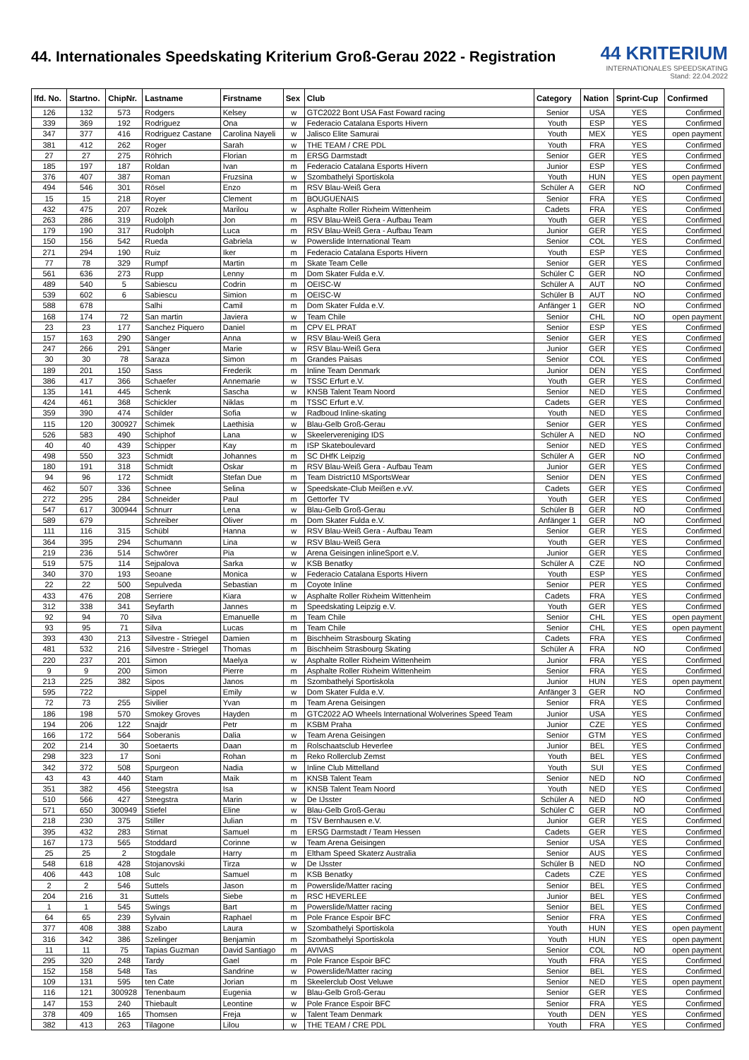44. Internationales Speedskating Kriterium Groß-Gerau 2022 - Registration
44 KRITERIUM
INTERNATIONALES SPEEDSKATING
Stand: 22.04.2022
| lfd. No. | Startno. | ChipNr. | Lastname | Firstname | Sex | Club | Category | Nation | Sprint-Cup | Confirmed |
| --- | --- | --- | --- | --- | --- | --- | --- | --- | --- | --- |
| 126 | 132 | 573 | Rodgers | Kelsey | w | GTC2022 Bont USA Fast Foward racing | Senior | USA | YES | Confirmed |
| 339 | 369 | 192 | Rodriguez | Ona | w | Federacio Catalana Esports Hivern | Youth | ESP | YES | Confirmed |
| 347 | 377 | 416 | Rodriguez Castane | Carolina Nayeli | w | Jalisco Elite Samurai | Youth | MEX | YES | open payment |
| 381 | 412 | 262 | Roger | Sarah | w | THE TEAM / CRE PDL | Youth | FRA | YES | Confirmed |
| 27 | 27 | 275 | Röhrich | Florian | m | ERSG Darmstadt | Senior | GER | YES | Confirmed |
| 185 | 197 | 187 | Roldan | Ivan | m | Federacio Catalana Esports Hivern | Junior | ESP | YES | Confirmed |
| 376 | 407 | 387 | Roman | Fruzsina | w | Szombathelyi Sportiskola | Youth | HUN | YES | open payment |
| 494 | 546 | 301 | Rösel | Enzo | m | RSV Blau-Weiß Gera | Schüler A | GER | NO | Confirmed |
| 15 | 15 | 218 | Royer | Clement | m | BOUGUENAIS | Senior | FRA | YES | Confirmed |
| 432 | 475 | 207 | Rozek | Marilou | w | Asphalte Roller Rixheim Wittenheim | Cadets | FRA | YES | Confirmed |
| 263 | 286 | 319 | Rudolph | Jon | m | RSV Blau-Weiß Gera - Aufbau Team | Youth | GER | YES | Confirmed |
| 179 | 190 | 317 | Rudolph | Luca | m | RSV Blau-Weiß Gera - Aufbau Team | Junior | GER | YES | Confirmed |
| 150 | 156 | 542 | Rueda | Gabriela | w | Powerslide International Team | Senior | COL | YES | Confirmed |
| 271 | 294 | 190 | Ruiz | Iker | m | Federacio Catalana Esports Hivern | Youth | ESP | YES | Confirmed |
| 77 | 78 | 329 | Rumpf | Martin | m | Skate Team Celle | Senior | GER | YES | Confirmed |
| 561 | 636 | 273 | Rupp | Lenny | m | Dom Skater Fulda e.V. | Schüler C | GER | NO | Confirmed |
| 489 | 540 | 5 | Sabiescu | Codrin | m | OEISC-W | Schüler A | AUT | NO | Confirmed |
| 539 | 602 | 6 | Sabiescu | Simion | m | OEISC-W | Schüler B | AUT | NO | Confirmed |
| 588 | 678 | | Salhi | Camil | m | Dom Skater Fulda e.V. | Anfänger 1 | GER | NO | Confirmed |
| 168 | 174 | 72 | San martin | Javiera | w | Team Chile | Senior | CHL | NO | open payment |
| 23 | 23 | 177 | Sanchez Piquero | Daniel | m | CPV EL PRAT | Senior | ESP | YES | Confirmed |
| 157 | 163 | 290 | Sänger | Anna | w | RSV Blau-Weiß Gera | Senior | GER | YES | Confirmed |
| 247 | 266 | 291 | Sänger | Marie | w | RSV Blau-Weiß Gera | Junior | GER | YES | Confirmed |
| 30 | 30 | 78 | Saraza | Simon | m | Grandes Paisas | Senior | COL | YES | Confirmed |
| 189 | 201 | 150 | Sass | Frederik | m | Inline Team Denmark | Junior | DEN | YES | Confirmed |
| 386 | 417 | 366 | Schaefer | Annemarie | w | TSSC Erfurt e.V. | Youth | GER | YES | Confirmed |
| 135 | 141 | 445 | Schenk | Sascha | w | KNSB Talent Team Noord | Senior | NED | YES | Confirmed |
| 424 | 461 | 368 | Schickler | Niklas | m | TSSC Erfurt e.V. | Cadets | GER | YES | Confirmed |
| 359 | 390 | 474 | Schilder | Sofia | w | Radboud Inline-skating | Youth | NED | YES | Confirmed |
| 115 | 120 | 300927 | Schimek | Laethisia | w | Blau-Gelb Groß-Gerau | Senior | GER | YES | Confirmed |
| 526 | 583 | 490 | Schiphof | Lana | w | Skeelervereniging IDS | Schüler A | NED | NO | Confirmed |
| 40 | 40 | 439 | Schipper | Kay | m | ISP Skateboulevard | Senior | NED | YES | Confirmed |
| 498 | 550 | 323 | Schmidt | Johannes | m | SC DHfK Leipzig | Schüler A | GER | NO | Confirmed |
| 180 | 191 | 318 | Schmidt | Oskar | m | RSV Blau-Weiß Gera - Aufbau Team | Junior | GER | YES | Confirmed |
| 94 | 96 | 172 | Schmidt | Stefan Due | m | Team District10 MSportsWear | Senior | DEN | YES | Confirmed |
| 462 | 507 | 336 | Schnee | Selina | w | Speedskate-Club Meißen e.vV. | Cadets | GER | YES | Confirmed |
| 272 | 295 | 284 | Schneider | Paul | m | Gettorfer TV | Youth | GER | YES | Confirmed |
| 547 | 617 | 300944 | Schnurr | Lena | w | Blau-Gelb Groß-Gerau | Schüler B | GER | NO | Confirmed |
| 589 | 679 | | Schreiber | Oliver | m | Dom Skater Fulda e.V. | Anfänger 1 | GER | NO | Confirmed |
| 111 | 116 | 315 | Schübl | Hanna | w | RSV Blau-Weiß Gera - Aufbau Team | Senior | GER | YES | Confirmed |
| 364 | 395 | 294 | Schumann | Lina | w | RSV Blau-Weiß Gera | Youth | GER | YES | Confirmed |
| 219 | 236 | 514 | Schwörer | Pia | w | Arena Geisingen inlineSport e.V. | Junior | GER | YES | Confirmed |
| 519 | 575 | 114 | Sejpalova | Sarka | w | KSB Benatky | Schüler A | CZE | NO | Confirmed |
| 340 | 370 | 193 | Seoane | Monica | w | Federacio Catalana Esports Hivern | Youth | ESP | YES | Confirmed |
| 22 | 22 | 500 | Sepulveda | Sebastian | m | Coyote Inline | Senior | PER | YES | Confirmed |
| 433 | 476 | 208 | Serriere | Kiara | w | Asphalte Roller Rixheim Wittenheim | Cadets | FRA | YES | Confirmed |
| 312 | 338 | 341 | Seyfarth | Jannes | m | Speedskating Leipzig e.V. | Youth | GER | YES | Confirmed |
| 92 | 94 | 70 | Silva | Emanuelle | m | Team Chile | Senior | CHL | YES | open payment |
| 93 | 95 | 71 | Silva | Lucas | m | Team Chile | Senior | CHL | YES | open payment |
| 393 | 430 | 213 | Silvestre - Striegel | Damien | m | Bischheim Strasbourg Skating | Cadets | FRA | YES | Confirmed |
| 481 | 532 | 216 | Silvestre - Striegel | Thomas | m | Bischheim Strasbourg Skating | Schüler A | FRA | NO | Confirmed |
| 220 | 237 | 201 | Simon | Maelya | w | Asphalte Roller Rixheim Wittenheim | Junior | FRA | YES | Confirmed |
| 9 | 9 | 200 | Simon | Pierre | m | Asphalte Roller Rixheim Wittenheim | Senior | FRA | YES | Confirmed |
| 213 | 225 | 382 | Sipos | Janos | m | Szombathelyi Sportiskola | Junior | HUN | YES | open payment |
| 595 | 722 | | Sippel | Emily | w | Dom Skater Fulda e.V. | Anfänger 3 | GER | NO | Confirmed |
| 72 | 73 | 255 | Sivilier | Yvan | m | Team Arena Geisingen | Senior | FRA | YES | Confirmed |
| 186 | 198 | 570 | Smokey Groves | Hayden | m | GTC2022 AO Wheels International Wolverines Speed Team | Junior | USA | YES | Confirmed |
| 194 | 206 | 122 | Snajdr | Petr | m | KSBM Praha | Junior | CZE | YES | Confirmed |
| 166 | 172 | 564 | Soberanis | Dalia | w | Team Arena Geisingen | Senior | GTM | YES | Confirmed |
| 202 | 214 | 30 | Soetaerts | Daan | m | Rolschaatsclub Heverlee | Junior | BEL | YES | Confirmed |
| 298 | 323 | 17 | Soni | Rohan | m | Reko Rollerclub Zemst | Youth | BEL | YES | Confirmed |
| 342 | 372 | 508 | Spurgeon | Nadia | w | Inline Club Mittelland | Youth | SUI | YES | Confirmed |
| 43 | 43 | 440 | Stam | Maik | m | KNSB Talent Team | Senior | NED | NO | Confirmed |
| 351 | 382 | 456 | Steegstra | Isa | w | KNSB Talent Team Noord | Youth | NED | YES | Confirmed |
| 510 | 566 | 427 | Steegstra | Marin | w | De IJsster | Schüler A | NED | NO | Confirmed |
| 571 | 650 | 300949 | Stiefel | Eline | w | Blau-Gelb Groß-Gerau | Schüler C | GER | NO | Confirmed |
| 218 | 230 | 375 | Stiller | Julian | m | TSV Bernhausen e.V. | Junior | GER | YES | Confirmed |
| 395 | 432 | 283 | Stirnat | Samuel | m | ERSG Darmstadt / Team Hessen | Cadets | GER | YES | Confirmed |
| 167 | 173 | 565 | Stoddard | Corinne | w | Team Arena Geisingen | Senior | USA | YES | Confirmed |
| 25 | 25 | 2 | Stogdale | Harry | m | Eltham Speed Skaterz Australia | Senior | AUS | YES | Confirmed |
| 548 | 618 | 428 | Stojanovski | Tirza | w | De IJsster | Schüler B | NED | NO | Confirmed |
| 406 | 443 | 108 | Sulc | Samuel | m | KSB Benatky | Cadets | CZE | YES | Confirmed |
| 2 | 2 | 546 | Suttels | Jason | m | Powerslide/Matter racing | Senior | BEL | YES | Confirmed |
| 204 | 216 | 31 | Suttels | Siebe | m | RSC HEVERLEE | Junior | BEL | YES | Confirmed |
| 1 | 1 | 545 | Swings | Bart | m | Powerslide/Matter racing | Senior | BEL | YES | Confirmed |
| 64 | 65 | 239 | Sylvain | Raphael | m | Pole France Espoir BFC | Senior | FRA | YES | Confirmed |
| 377 | 408 | 388 | Szabo | Laura | w | Szombathelyi Sportiskola | Youth | HUN | YES | open payment |
| 316 | 342 | 386 | Szelinger | Benjamin | m | Szombathelyi Sportiskola | Youth | HUN | YES | open payment |
| 11 | 11 | 75 | Tapias Guzman | David Santiago | m | AVIVAS | Senior | COL | NO | open payment |
| 295 | 320 | 248 | Tardy | Gael | m | Pole France Espoir BFC | Youth | FRA | YES | Confirmed |
| 152 | 158 | 548 | Tas | Sandrine | w | Powerslide/Matter racing | Senior | BEL | YES | Confirmed |
| 109 | 131 | 595 | ten Cate | Jorian | m | Skeelerclub Oost Veluwe | Senior | NED | YES | open payment |
| 116 | 121 | 300928 | Tenenbaum | Eugenia | w | Blau-Gelb Groß-Gerau | Senior | GER | YES | Confirmed |
| 147 | 153 | 240 | Thiebault | Leontine | w | Pole France Espoir BFC | Senior | FRA | YES | Confirmed |
| 378 | 409 | 165 | Thomsen | Freja | w | Talent Team Denmark | Youth | DEN | YES | Confirmed |
| 382 | 413 | 263 | Tilagone | Lilou | w | THE TEAM / CRE PDL | Youth | FRA | YES | Confirmed |